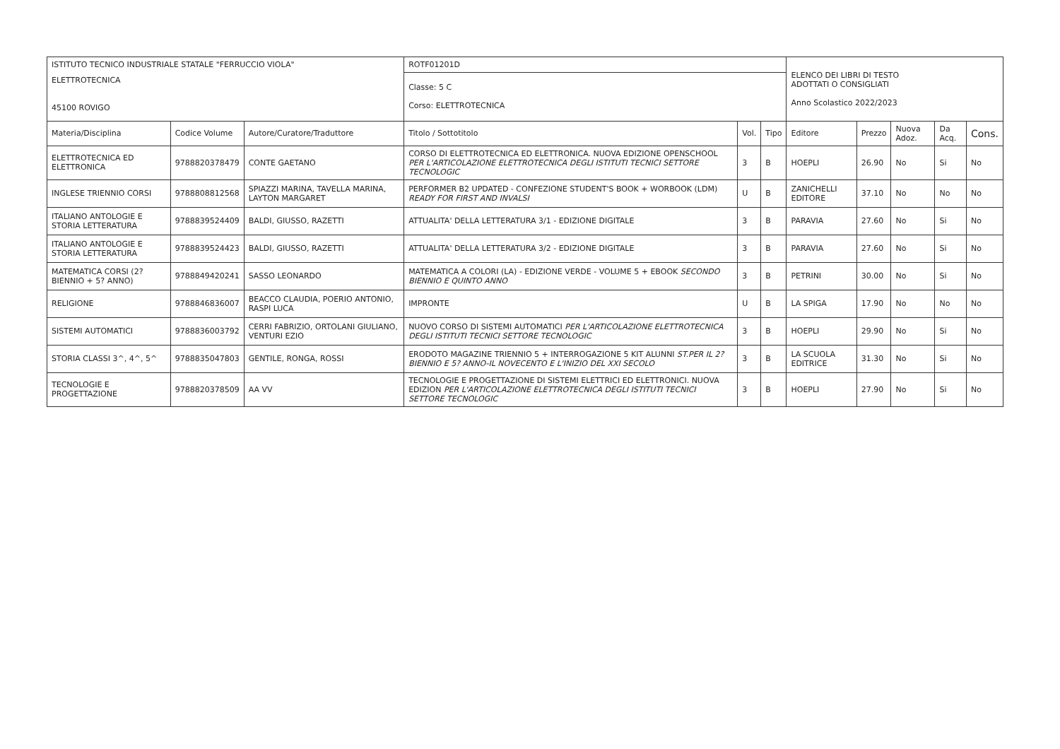| ISTITUTO TECNICO INDUSTRIALE STATALE "FERRUCCIO VIOLA" | | | ROTF01201D | | | ELENCO DEI LIBRI DI TESTO ADOTTATI O CONSIGLIATI Anno Scolastico 2022/2023 | | | | |
| ELETTROTECNICA 45100 ROVIGO | | | Classe: 5 C Corso: ELETTROTECNICA | | | | | | | |
| Materia/Disciplina | Codice Volume | Autore/Curatore/Traduttore | Titolo / Sottotitolo | Vol. | Tipo | Editore | Prezzo | Nuova Adoz. | Da Acq. | Cons. |
| ELETTROTECNICA ED ELETTRONICA | 9788820378479 | CONTE GAETANO | CORSO DI ELETTROTECNICA ED ELETTRONICA. NUOVA EDIZIONE OPENSCHOOL PER L'ARTICOLAZIONE ELETTROTECNICA DEGLI ISTITUTI TECNICI SETTORE TECNOLOGIC | 3 | B | HOEPLI | 26.90 | No | Si | No |
| INGLESE TRIENNIO CORSI | 9788808812568 | SPIAZZI MARINA, TAVELLA MARINA, LAYTON MARGARET | PERFORMER B2 UPDATED - CONFEZIONE STUDENT'S BOOK + WORBOOK (LDM) READY FOR FIRST AND INVALSI | U | B | ZANICHELLI EDITORE | 37.10 | No | No | No |
| ITALIANO ANTOLOGIE E STORIA LETTERATURA | 9788839524409 | BALDI, GIUSSO, RAZETTI | ATTUALITA' DELLA LETTERATURA 3/1 - EDIZIONE DIGITALE | 3 | B | PARAVIA | 27.60 | No | Si | No |
| ITALIANO ANTOLOGIE E STORIA LETTERATURA | 9788839524423 | BALDI, GIUSSO, RAZETTI | ATTUALITA' DELLA LETTERATURA 3/2 - EDIZIONE DIGITALE | 3 | B | PARAVIA | 27.60 | No | Si | No |
| MATEMATICA CORSI (2? BIENNIO + 5? ANNO) | 9788849420241 | SASSO LEONARDO | MATEMATICA A COLORI (LA) - EDIZIONE VERDE - VOLUME 5 + EBOOK SECONDO BIENNIO E QUINTO ANNO | 3 | B | PETRINI | 30.00 | No | Si | No |
| RELIGIONE | 9788846836007 | BEACCO CLAUDIA, POERIO ANTONIO, RASPI LUCA | IMPRONTE | U | B | LA SPIGA | 17.90 | No | No | No |
| SISTEMI AUTOMATICI | 9788836003792 | CERRI FABRIZIO, ORTOLANI GIULIANO, VENTURI EZIO | NUOVO CORSO DI SISTEMI AUTOMATICI PER L'ARTICOLAZIONE ELETTROTECNICA DEGLI ISTITUTI TECNICI SETTORE TECNOLOGIC | 3 | B | HOEPLI | 29.90 | No | Si | No |
| STORIA CLASSI 3^, 4^, 5^ | 9788835047803 | GENTILE, RONGA, ROSSI | ERODOTO MAGAZINE TRIENNIO 5 + INTERROGAZIONE 5 KIT ALUNNI ST.PER IL 2?BIENNIO E 5? ANNO-IL NOVECENTO E L'INIZIO DEL XXI SECOLO | 3 | B | LA SCUOLA EDITRICE | 31.30 | No | Si | No |
| TECNOLOGIE E PROGETTAZIONE | 9788820378509 | AA VV | TECNOLOGIE E PROGETTAZIONE DI SISTEMI ELETTRICI ED ELETTRONICI. NUOVA EDIZION PER L'ARTICOLAZIONE ELETTROTECNICA DEGLI ISTITUTI TECNICI SETTORE TECNOLOGIC | 3 | B | HOEPLI | 27.90 | No | Si | No |